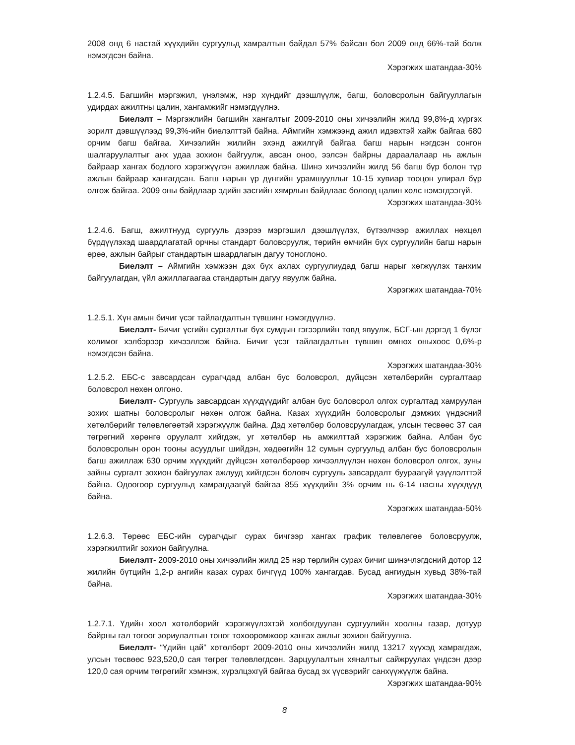2008 онд 6 настай хүүхдийн сургуульд хамралтын байдал 57% байсан бол 2009 онд 66%-тай болж нэмэгдсэн байна.
Хэрэгжих шатандаа-30%
1.2.4.5. Багшийн мэргэжил, үнэлэмж, нэр хүндийг дээшлүүлж, багш, боловсролын байгууллагын удирдах ажилтны цалин, хангамжийг нэмэгдүүлнэ.
Биелэлт – Мэргэжлийн багшийн хангалтыг 2009-2010 оны хичээлийн жилд 99,8%-д хүргэх зорилт дэвшүүлээд 99,3%-ийн биелэлттэй байна. Аймгийн хэмжээнд ажил идэвхтэй хайж байгаа 680 орчим багш байгаа. Хичээлийн жилийн эхэнд ажилгүй байгаа багш нарын нэгдсэн сонгон шалгаруулалтыг анх удаа зохион байгуулж, авсан оноо, ээлсэн байрны дараалалаар нь ажлын байраар хангах бодлого хэрэгжүүлэн ажиллаж байна. Шинэ хичээлийн жилд 56 багш бүр болон түр ажлын байраар хангагдсан. Багш нарын үр дүнгийн урамшууллыг 10-15 хувиар тооцон улирал бүр олгож байгаа. 2009 оны байдлаар эдийн засгийн хямрлын байдлаас болоод цалин хөлс нэмэгдээгүй.
Хэрэгжих шатандаа-30%
1.2.4.6. Багш, ажилтнууд сургууль дээрээ мэргэшил дээшлүүлэх, бүтээлчээр ажиллах нөхцөл бүрдүүлэхэд шаардлагатай орчны стандарт боловсруулж, төрийн өмчийн бүх сургуулийн багш нарын өрөө, ажлын байрыг стандартын шаардлагын дагуу тоноглоно.
Биелэлт – Аймгийн хэмжээн дэх бүх ахлах сургуулиудад багш нарыг хөгжүүлэх танхим байгуулагдан, үйл ажиллагаагаа стандартын дагуу явуулж байна.
Хэрэгжих шатандаа-70%
1.2.5.1. Хүн амын бичиг үсэг тайлагдалтын түвшинг нэмэгдүүлнэ.
Биелэлт- Бичиг үсгийн сургалтыг бүх сумдын гэгээрлийн төвд явуулж, БСГ-ын дэргэд 1 бүлэг холимог хэлбэрээр хичээллэж байна. Бичиг үсэг тайлагдалтын түвшин өмнөх оныхоос 0,6%-р нэмэгдсэн байна.
Хэрэгжих шатандаа-30%
1.2.5.2. ЕБС-с завсардсан сурагчдад албан бус боловсрол, дүйцсэн хөтөлбөрийн сургалтаар боловсрол нөхөн олгоно.
Биелэлт- Сургууль завсардсан хүүхдүүдийг албан бус боловсрол олгох сургалтад хамруулан зохих шатны боловсролыг нөхөн олгож байна. Казах хүүхдийн боловсролыг дэмжих үндэсний хөтөлбөрийг төлөвлөгөөтэй хэрэгжүүлж байна. Дэд хөтөлбөр боловсруулагдаж, улсын тесвөөс 37 сая төгрөгний хөрөнгө оруулалт хийгдэж, уг хөтөлбөр нь амжилттай хэрэгжиж байна. Албан бус боловсролын орон тооны асуудлыг шийдэн, хөдөөгийн 12 сумын сургуульд албан бус боловсролын багш ажиллаж 630 орчим хүүхдийг дүйцсэн хөтөлбөрөөр хичээллүүлэн нөхөн боловсрол олгох, зуны зайны сургалт зохион байгуулах ажлууд хийгдсэн боловч сургууль завсардалт буураагүй үзүүлэлттэй байна. Одоогоор сургуульд хамрагдаагүй байгаа 855 хүүхдийн 3% орчим нь 6-14 насны хүүхдүүд байна.
Хэрэгжих шатандаа-50%
1.2.6.3. Төрөөс ЕБС-ийн сурагчдыг сурах бичгээр хангах график төлөвлөгөө боловсруулж, хэрэгжилтийг зохион байгуулна.
Биелэлт- 2009-2010 оны хичээлийн жилд 25 нэр төрлийн сурах бичиг шинэчлэгдсний дотор 12 жилийн бүтцийн 1,2-р ангийн казах сурах бичгүүд 100% хангагдав. Бусад ангиудын хувьд 38%-тай байна.
Хэрэгжих шатандаа-30%
1.2.7.1. Үдийн хоол хөтөлбөрийг хэрэгжүүлэхтэй холбогдуулан сургуулийн хоолны газар, дотуур байрны гал тогоог зориулалтын тоног төхөөрөмжөөр хангах ажлыг зохион байгуулна.
Биелэлт- “Үдийн цай” хөтөлбөрт 2009-2010 оны хичээлийн жилд 13217 хүүхэд хамрагдаж, улсын төсвөөс 923,520,0 сая төгрөг төлөвлөгдсөн. Зарцуулалтын хяналтыг сайжруулах үндсэн дээр 120,0 сая орчим төгрөгийг хэмнэж, хүрэлцэхгүй байгаа бусад эх үүсвэрийг санхүүжүүлж байна.
Хэрэгжих шатандаа-90%
8